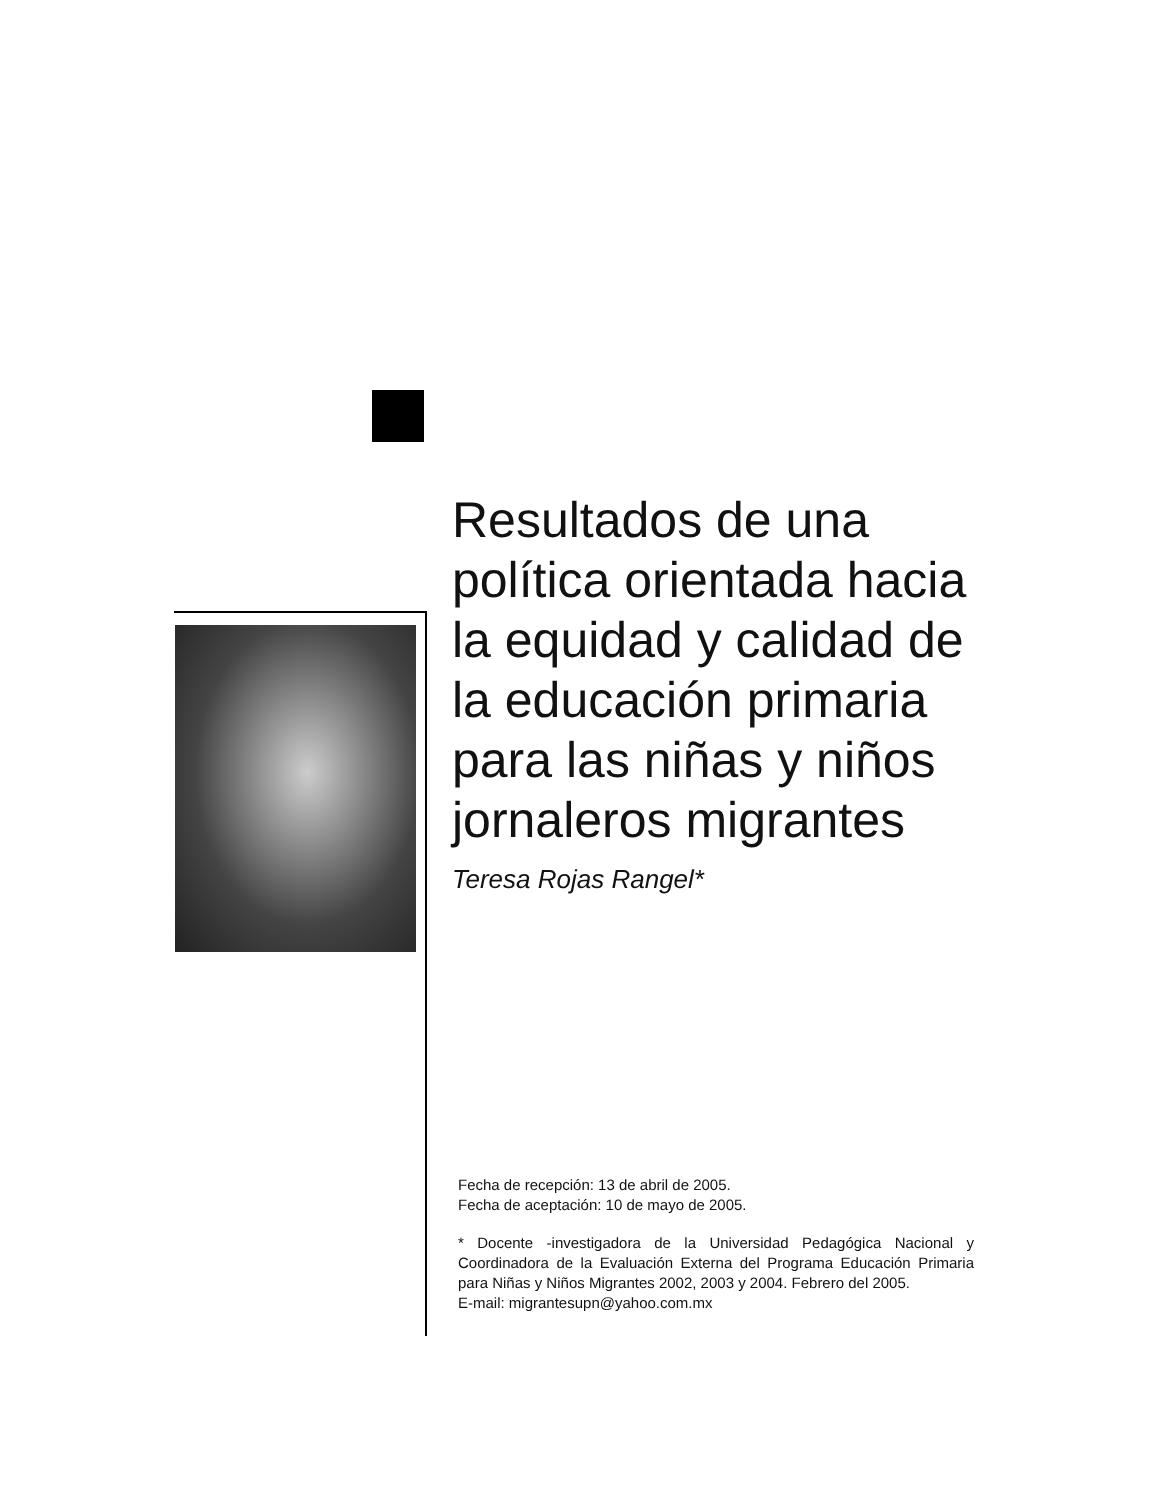Resultados de una política orientada hacia la equidad y calidad de la educación primaria para las niñas y niños jornaleros migrantes
Teresa Rojas Rangel*
Fecha de recepción: 13 de abril de 2005.
Fecha de aceptación: 10 de mayo de 2005.
* Docente -investigadora de la Universidad Pedagógica Nacional y Coordinadora de la Evaluación Externa del Programa Educación Primaria para Niñas y Niños Migrantes 2002, 2003 y 2004. Febrero del 2005.
E-mail: migrantesupn@yahoo.com.mx